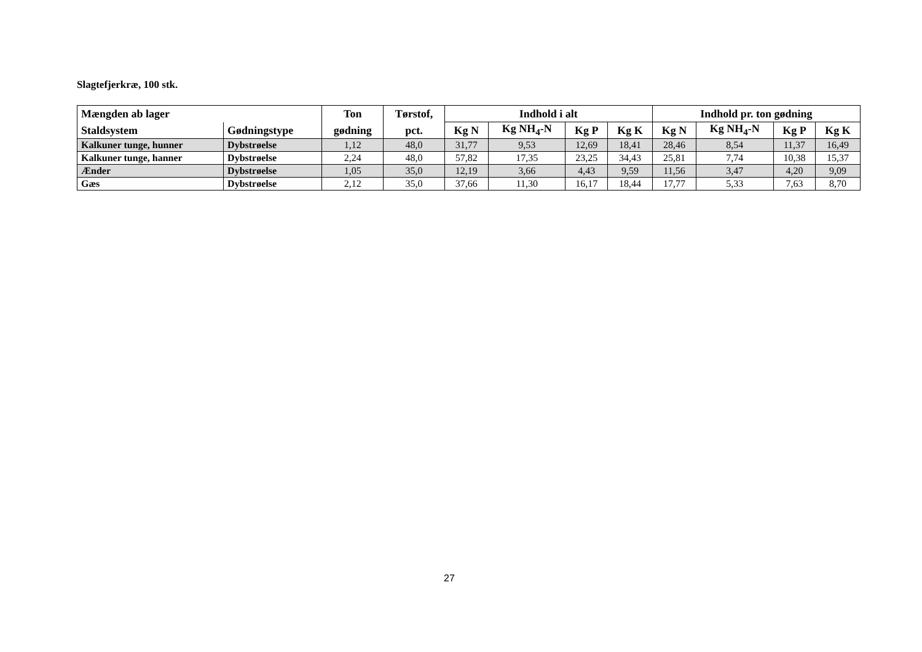Slagtefjerkræ, 100 stk.
| Mængden ab lager | | Ton | Tørstof, | Indhold i alt | | | | Indhold pr. ton gødning | | | |
| --- | --- | --- | --- | --- | --- | --- | --- | --- | --- | --- | --- |
| Staldsystem | Gødningstype | gødning | pct. | Kg N | Kg NH<sub>4</sub>-N | Kg P | Kg K | Kg N | Kg NH<sub>4</sub>-N | Kg P | Kg K |
| Kalkuner tunge, hunner | Dybstrøelse | 1,12 | 48,0 | 31,77 | 9,53 | 12,69 | 18,41 | 28,46 | 8,54 | 11,37 | 16,49 |
| Kalkuner tunge, hanner | Dybstrøelse | 2,24 | 48,0 | 57,82 | 17,35 | 23,25 | 34,43 | 25,81 | 7,74 | 10,38 | 15,37 |
| Ænder | Dybstrøelse | 1,05 | 35,0 | 12,19 | 3,66 | 4,43 | 9,59 | 11,56 | 3,47 | 4,20 | 9,09 |
| Gæs | Dybstrøelse | 2,12 | 35,0 | 37,66 | 11,30 | 16,17 | 18,44 | 17,77 | 5,33 | 7,63 | 8,70 |
27